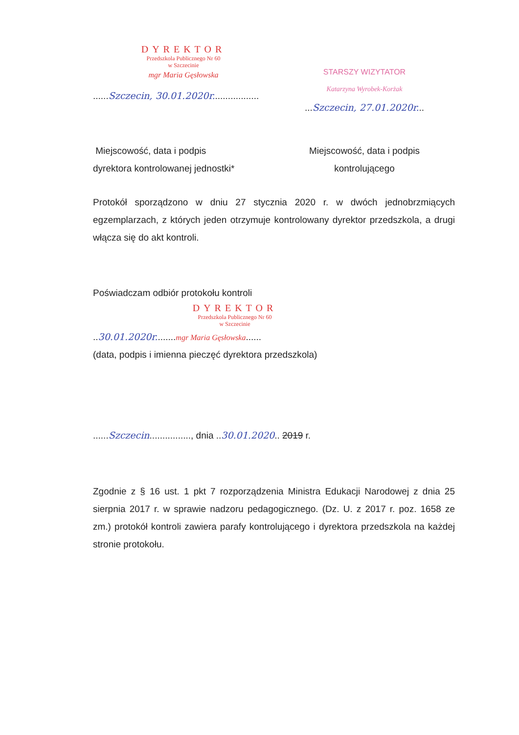DYREKTOR
Przedszkola Publicznego Nr 60
w Szczecinie
mgr Maria Gęsłowska
......Szczecin, 30.01.2020r..................
STARSZY WIZYTATOR
Katarzyna Wyrobek-Korżak
...Szczecin, 27.01.2020r...
Miejscowość, data i podpis
dyrektora kontrolowanej jednostki*
Miejscowość, data i podpis
kontrolującego
Protokół sporządzono w dniu 27 stycznia 2020 r. w dwóch jednobrzmiących egzemplarzach, z których jeden otrzymuje kontrolowany dyrektor przedszkola, a drugi włącza się do akt kontroli.
Poświadczam odbiór protokołu kontroli
DYREKTOR
Przedszkola Publicznego Nr 60
w Szczecinie
..30.01.2020r........mgr Maria Gęsłowska......
(data, podpis i imienna pieczęć dyrektora przedszkola)
......Szczecin................, dnia ..30.01.2020.. 2019 r.
Zgodnie z § 16 ust. 1 pkt 7 rozporządzenia Ministra Edukacji Narodowej z dnia 25 sierpnia 2017 r. w sprawie nadzoru pedagogicznego. (Dz. U. z 2017 r. poz. 1658 ze zm.) protokół kontroli zawiera parafy kontrolującego i dyrektora przedszkola na każdej stronie protokołu.